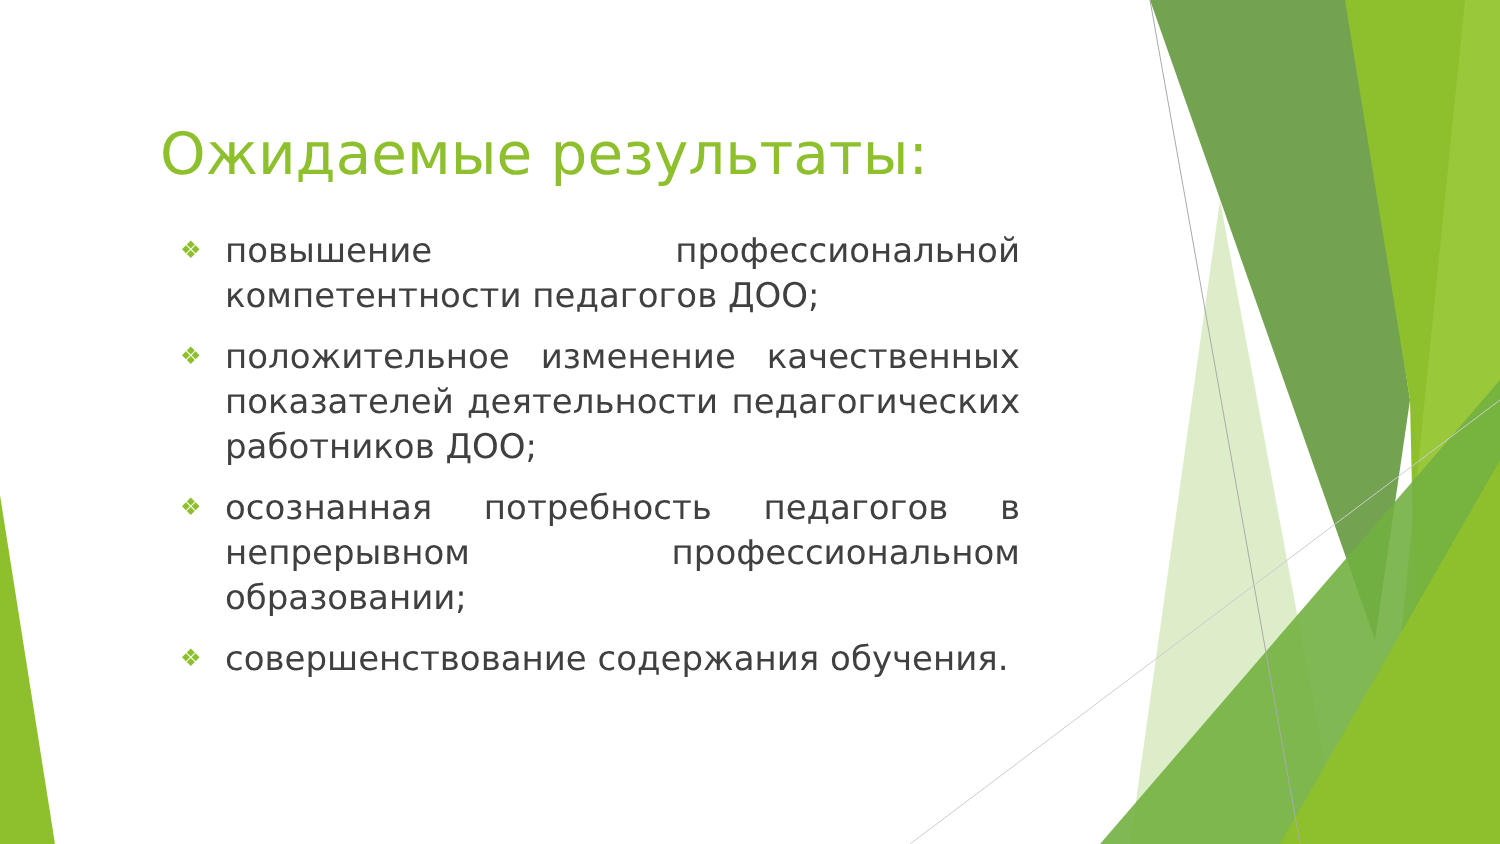Ожидаемые результаты:
❖ повышение профессиональной компетентности педагогов ДОО;
❖ положительное изменение качественных показателей деятельности педагогических работников ДОО;
❖ осознанная потребность педагогов в непрерывном профессиональном образовании;
❖ совершенствование содержания обучения.